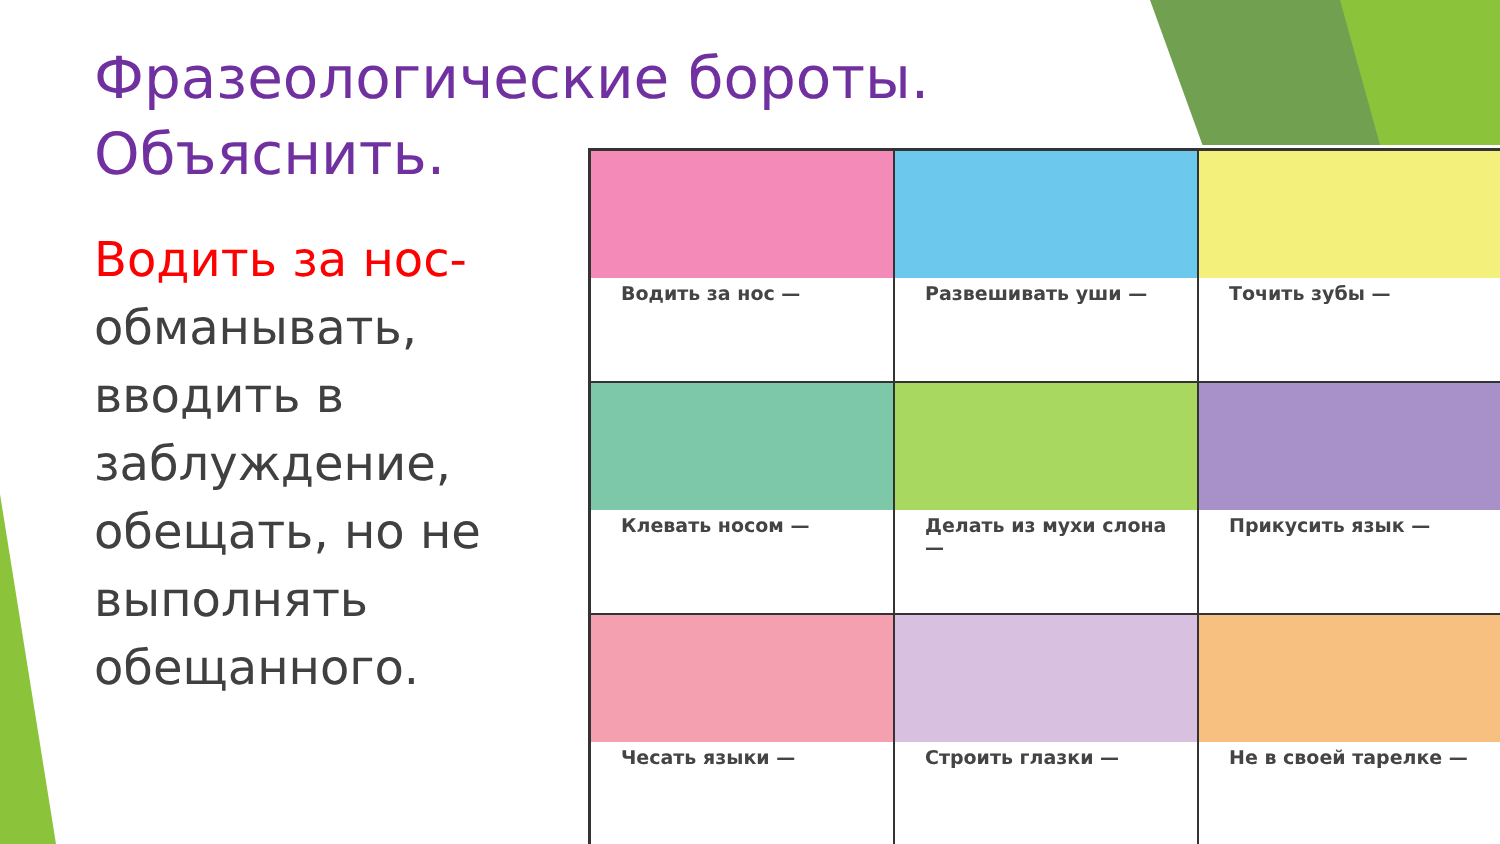Фразеологические бороты.
Объяснить.
Водить за нос-
обманывать,
вводить в заблуждение, обещать, но не выполнять обещанного.
Водить за нос —
Развешивать уши —
Точить зубы —
Клевать носом —
Делать из мухи слона —
Прикусить язык —
Чесать языки —
Строить глазки —
Не в своей тарелке —